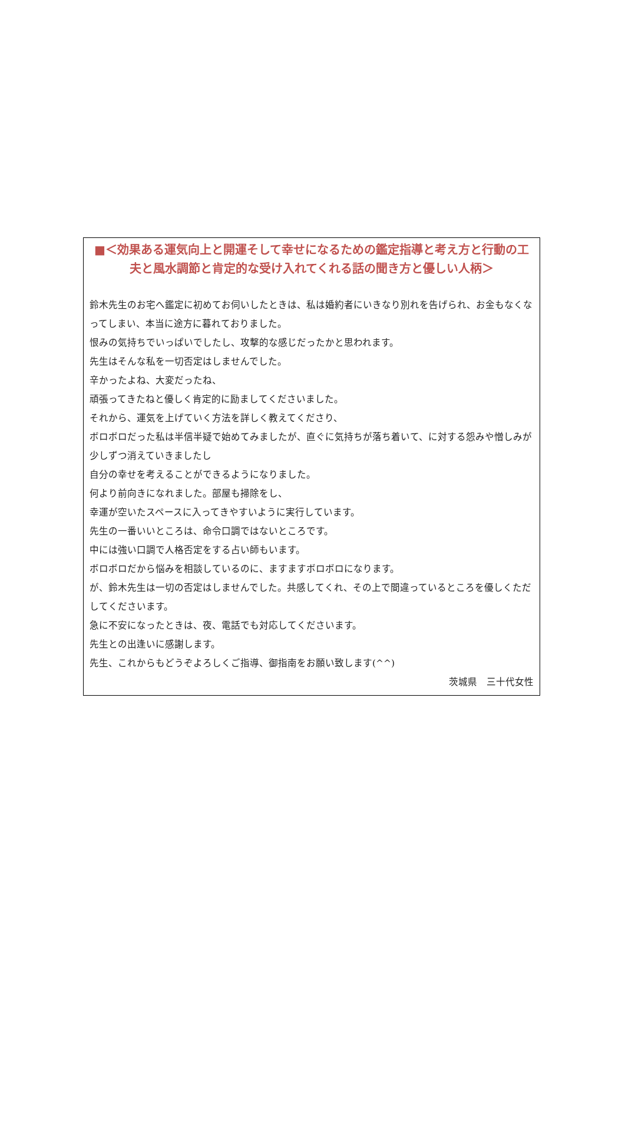■＜効果ある運気向上と開運そして幸せになるための鑑定指導と考え方と行動の工夫と風水調節と肯定的な受け入れてくれる話の聞き方と優しい人柄＞
鈴木先生のお宅へ鑑定に初めてお伺いしたときは、私は婚約者にいきなり別れを告げられ、お金もなくなってしまい、本当に途方に暮れておりました。
恨みの気持ちでいっぱいでしたし、攻撃的な感じだったかと思われます。
先生はそんな私を一切否定はしませんでした。
辛かったよね、大変だったね、
頑張ってきたねと優しく肯定的に励ましてくださいました。
それから、運気を上げていく方法を詳しく教えてくださり、
ボロボロだった私は半信半疑で始めてみましたが、直ぐに気持ちが落ち着いて、に対する怨みや憎しみが少しずつ消えていきましたし
自分の幸せを考えることができるようになりました。
何より前向きになれました。部屋も掃除をし、
幸運が空いたスペースに入ってきやすいように実行しています。
先生の一番いいところは、命令口調ではないところです。
中には強い口調で人格否定をする占い師もいます。
ボロボロだから悩みを相談しているのに、ますますボロボロになります。
が、鈴木先生は一切の否定はしませんでした。共感してくれ、その上で間違っているところを優しくただしてくださいます。
急に不安になったときは、夜、電話でも対応してくださいます。
先生との出逢いに感謝します。
先生、これからもどうぞよろしくご指導、御指南をお願い致します(^^)
茨城県　三十代女性